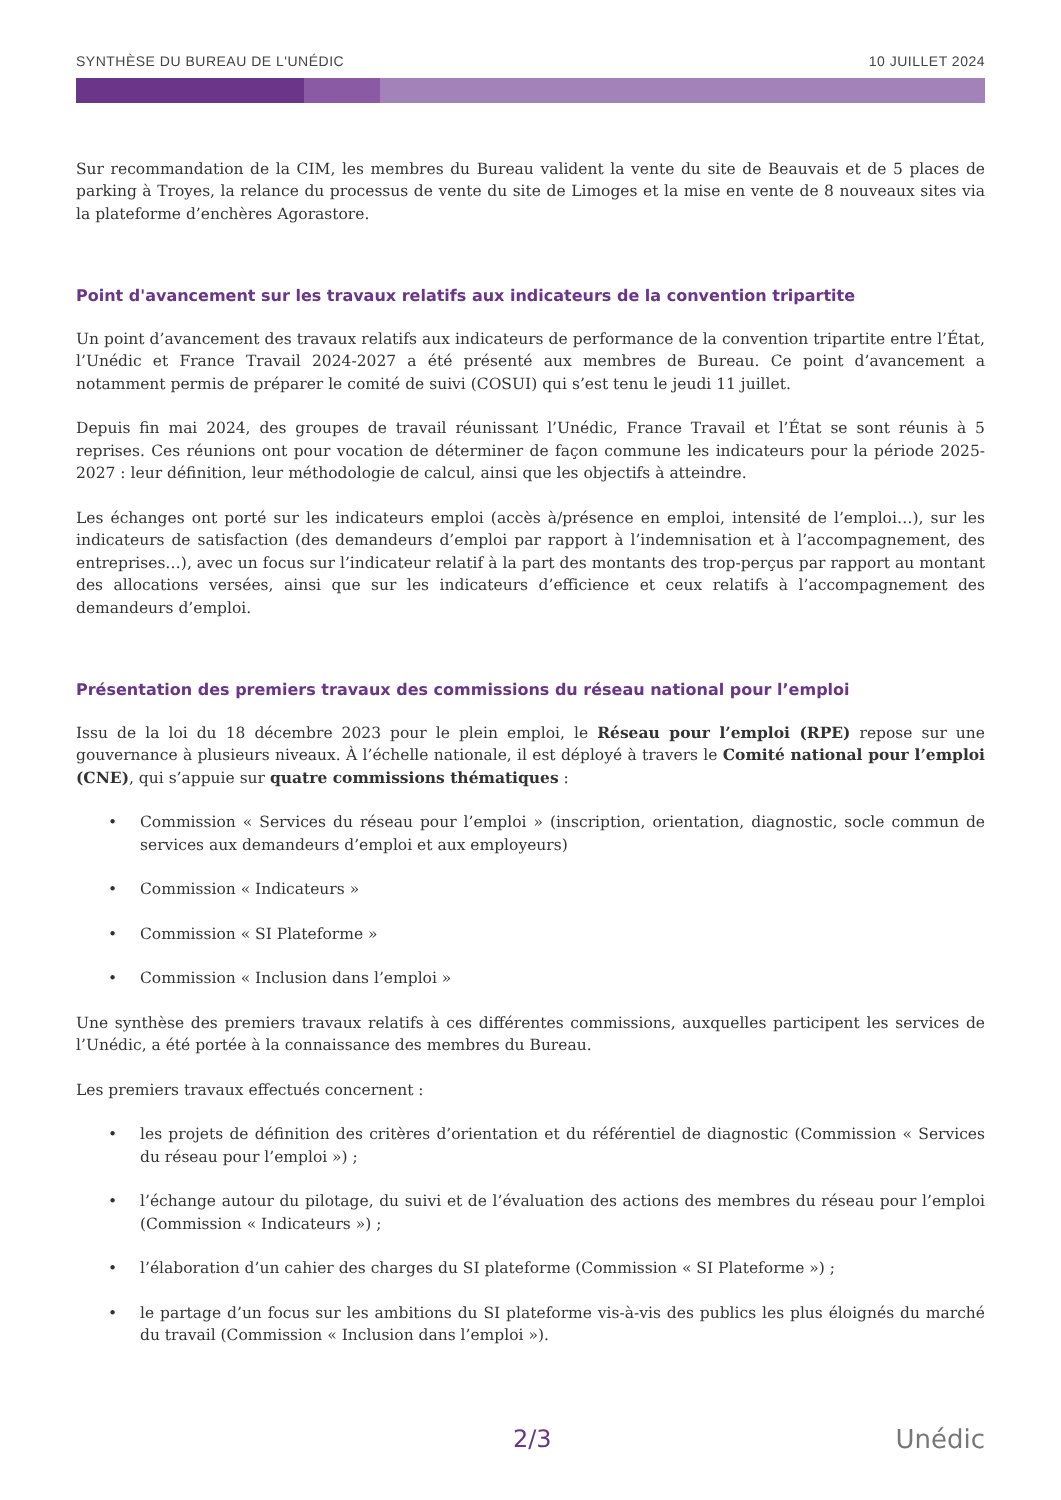SYNTHÈSE DU BUREAU DE L'UNÉDIC 10 JUILLET 2024
Sur recommandation de la CIM, les membres du Bureau valident la vente du site de Beauvais et de 5 places de parking à Troyes, la relance du processus de vente du site de Limoges et la mise en vente de 8 nouveaux sites via la plateforme d’enchères Agorastore.
Point d'avancement sur les travaux relatifs aux indicateurs de la convention tripartite
Un point d’avancement des travaux relatifs aux indicateurs de performance de la convention tripartite entre l’État, l’Unédic et France Travail 2024-2027 a été présenté aux membres de Bureau. Ce point d’avancement a notamment permis de préparer le comité de suivi (COSUI) qui s’est tenu le jeudi 11 juillet.
Depuis fin mai 2024, des groupes de travail réunissant l’Unédic, France Travail et l’État se sont réunis à 5 reprises. Ces réunions ont pour vocation de déterminer de façon commune les indicateurs pour la période 2025-2027 : leur définition, leur méthodologie de calcul, ainsi que les objectifs à atteindre.
Les échanges ont porté sur les indicateurs emploi (accès à/présence en emploi, intensité de l’emploi…), sur les indicateurs de satisfaction (des demandeurs d’emploi par rapport à l’indemnisation et à l’accompagnement, des entreprises…), avec un focus sur l’indicateur relatif à la part des montants des trop-perçus par rapport au montant des allocations versées, ainsi que sur les indicateurs d’efficience et ceux relatifs à l’accompagnement des demandeurs d’emploi.
Présentation des premiers travaux des commissions du réseau national pour l’emploi
Issu de la loi du 18 décembre 2023 pour le plein emploi, le Réseau pour l’emploi (RPE) repose sur une gouvernance à plusieurs niveaux. À l’échelle nationale, il est déployé à travers le Comité national pour l’emploi (CNE), qui s’appuie sur quatre commissions thématiques :
• Commission « Services du réseau pour l’emploi » (inscription, orientation, diagnostic, socle commun de services aux demandeurs d’emploi et aux employeurs)
• Commission « Indicateurs »
• Commission « SI Plateforme »
• Commission « Inclusion dans l’emploi »
Une synthèse des premiers travaux relatifs à ces différentes commissions, auxquelles participent les services de l’Unédic, a été portée à la connaissance des membres du Bureau.
Les premiers travaux effectués concernent :
• les projets de définition des critères d’orientation et du référentiel de diagnostic (Commission « Services du réseau pour l’emploi ») ;
• l’échange autour du pilotage, du suivi et de l’évaluation des actions des membres du réseau pour l’emploi (Commission « Indicateurs ») ;
• l’élaboration d’un cahier des charges du SI plateforme (Commission « SI Plateforme ») ;
• le partage d’un focus sur les ambitions du SI plateforme vis-à-vis des publics les plus éloignés du marché du travail (Commission « Inclusion dans l’emploi »).
2/3 Unédic